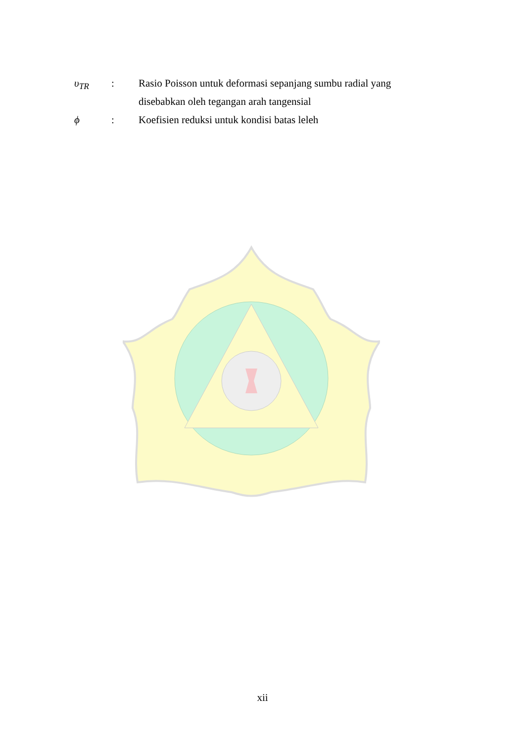| υ<sub>TR</sub> | : | Rasio Poisson untuk deformasi sepanjang sumbu radial yang disebabkan oleh tegangan arah tangensial |
| ϕ | : | Koefisien reduksi untuk kondisi batas leleh |
xii